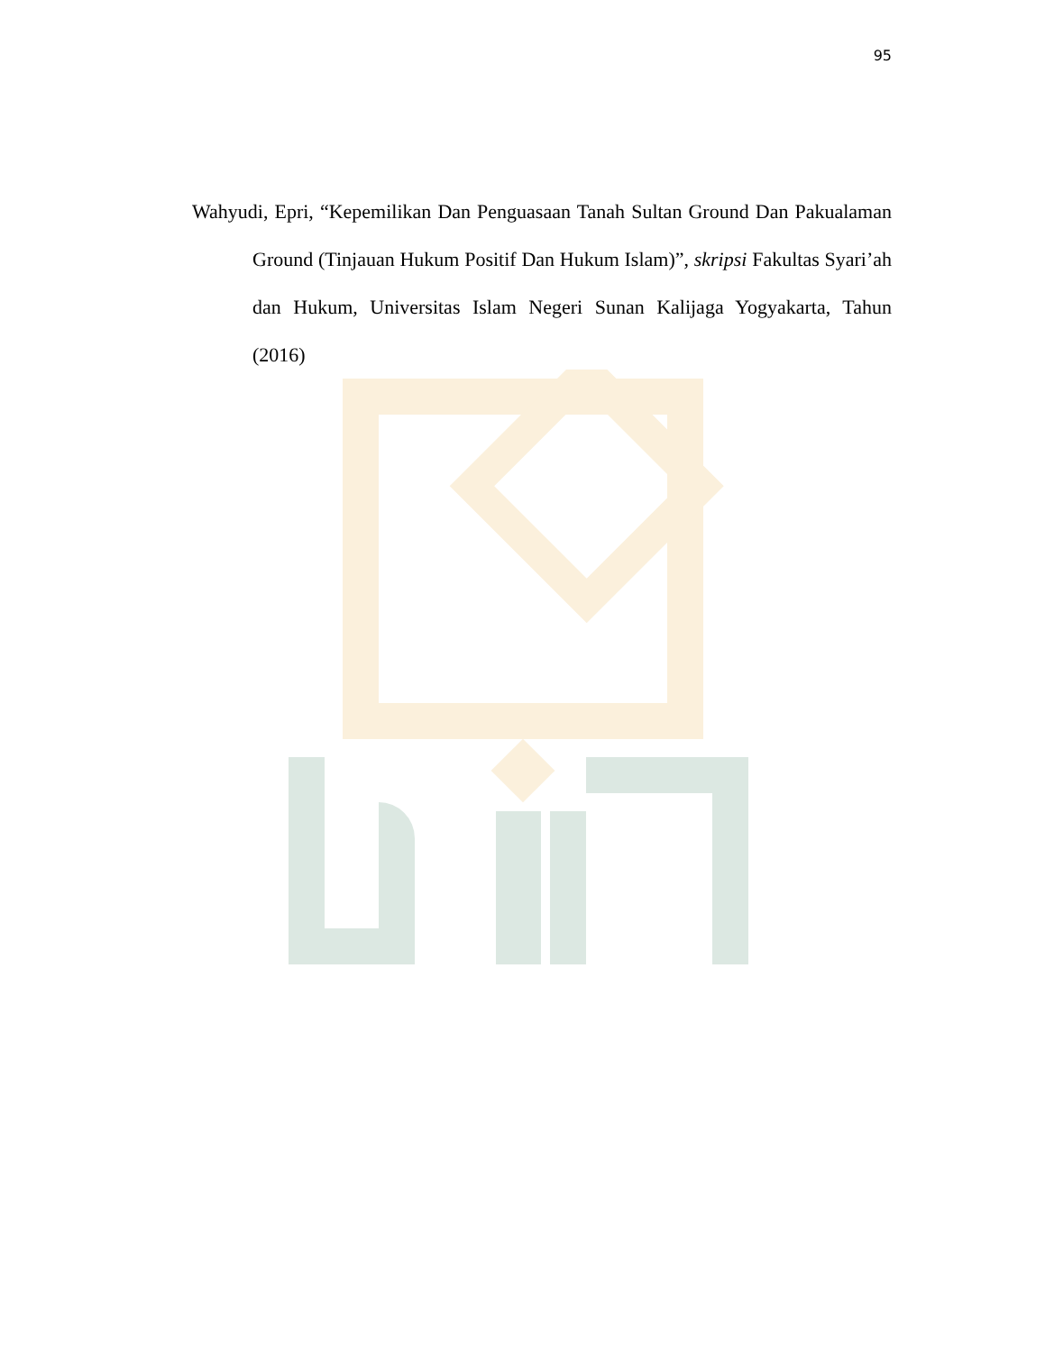95
Wahyudi, Epri, “Kepemilikan Dan Penguasaan Tanah Sultan Ground Dan Pakualaman Ground (Tinjauan Hukum Positif Dan Hukum Islam)”, skripsi Fakultas Syari’ah dan Hukum, Universitas Islam Negeri Sunan Kalijaga Yogyakarta, Tahun (2016)